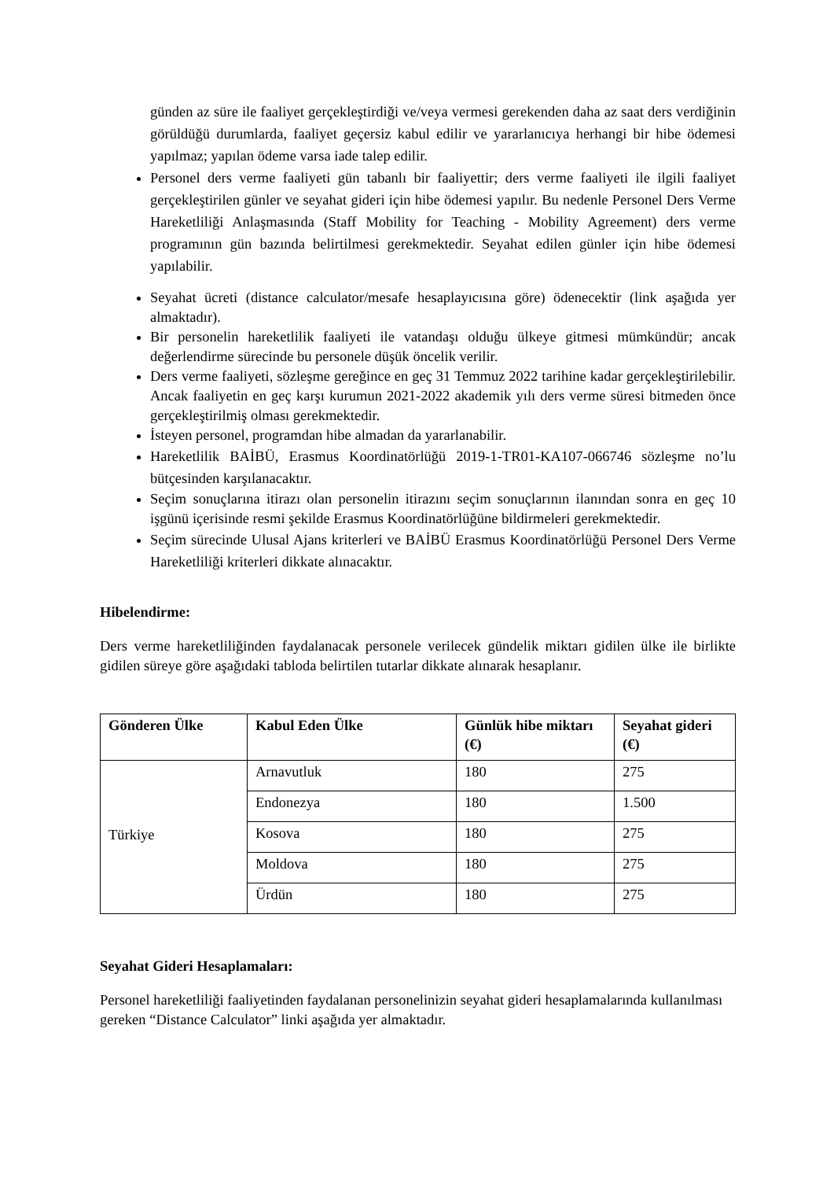günden az süre ile faaliyet gerçekleştirdiği ve/veya vermesi gerekenden daha az saat ders verdiğinin görüldüğü durumlarda, faaliyet geçersiz kabul edilir ve yararlanıcıya herhangi bir hibe ödemesi yapılmaz; yapılan ödeme varsa iade talep edilir.
Personel ders verme faaliyeti gün tabanlı bir faaliyettir; ders verme faaliyeti ile ilgili faaliyet gerçekleştirilen günler ve seyahat gideri için hibe ödemesi yapılır. Bu nedenle Personel Ders Verme Hareketliliği Anlaşmasında (Staff Mobility for Teaching - Mobility Agreement) ders verme programının gün bazında belirtilmesi gerekmektedir. Seyahat edilen günler için hibe ödemesi yapılabilir.
Seyahat ücreti (distance calculator/mesafe hesaplayıcısına göre) ödenecektir (link aşağıda yer almaktadır).
Bir personelin hareketlilik faaliyeti ile vatandaşı olduğu ülkeye gitmesi mümkündür; ancak değerlendirme sürecinde bu personele düşük öncelik verilir.
Ders verme faaliyeti, sözleşme gereğince en geç 31 Temmuz 2022 tarihine kadar gerçekleştirilebilir. Ancak faaliyetin en geç karşı kurumun 2021-2022 akademik yılı ders verme süresi bitmeden önce gerçekleştirilmiş olması gerekmektedir.
İsteyen personel, programdan hibe almadan da yararlanabilir.
Hareketlilik BAİBÜ, Erasmus Koordinatörlüğü 2019-1-TR01-KA107-066746 sözleşme no’lu bütçesinden karşılanacaktır.
Seçim sonuçlarına itirazı olan personelin itirazını seçim sonuçlarının ilanından sonra en geç 10 işgünü içerisinde resmi şekilde Erasmus Koordinatörlüğüne bildirmeleri gerekmektedir.
Seçim sürecinde Ulusal Ajans kriterleri ve BAİBÜ Erasmus Koordinatörlüğü Personel Ders Verme Hareketliliği kriterleri dikkate alınacaktır.
Hibelendirme:
Ders verme hareketliliğinden faydalanacak personele verilecek gündelik miktarı gidilen ülke ile birlikte gidilen süreye göre aşağıdaki tabloda belirtilen tutarlar dikkate alınarak hesaplanır.
| Gönderen Ülke | Kabul Eden Ülke | Günlük hibe miktarı (€) | Seyahat gideri (€) |
| --- | --- | --- | --- |
| Türkiye | Arnavutluk | 180 | 275 |
| | Endonezya | 180 | 1.500 |
| | Kosova | 180 | 275 |
| | Moldova | 180 | 275 |
| | Ürdün | 180 | 275 |
Seyahat Gideri Hesaplamaları:
Personel hareketliliği faaliyetinden faydalanan personelinizin seyahat gideri hesaplamalarında kullanılması gereken “Distance Calculator” linki aşağıda yer almaktadır.